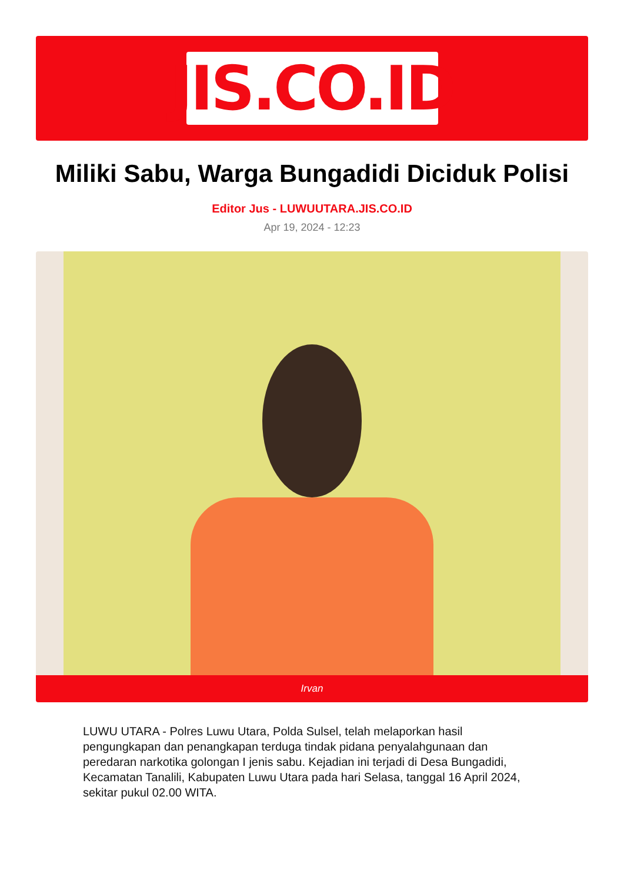JIS.CO.ID
Miliki Sabu, Warga Bungadidi Diciduk Polisi
Editor Jus - LUWUUTARA.JIS.CO.ID
Apr 19, 2024 - 12:23
Irvan
LUWU UTARA - Polres Luwu Utara, Polda Sulsel, telah melaporkan hasil pengungkapan dan penangkapan terduga tindak pidana penyalahgunaan dan peredaran narkotika golongan I jenis sabu. Kejadian ini terjadi di Desa Bungadidi, Kecamatan Tanalili, Kabupaten Luwu Utara pada hari Selasa, tanggal 16 April 2024, sekitar pukul 02.00 WITA.